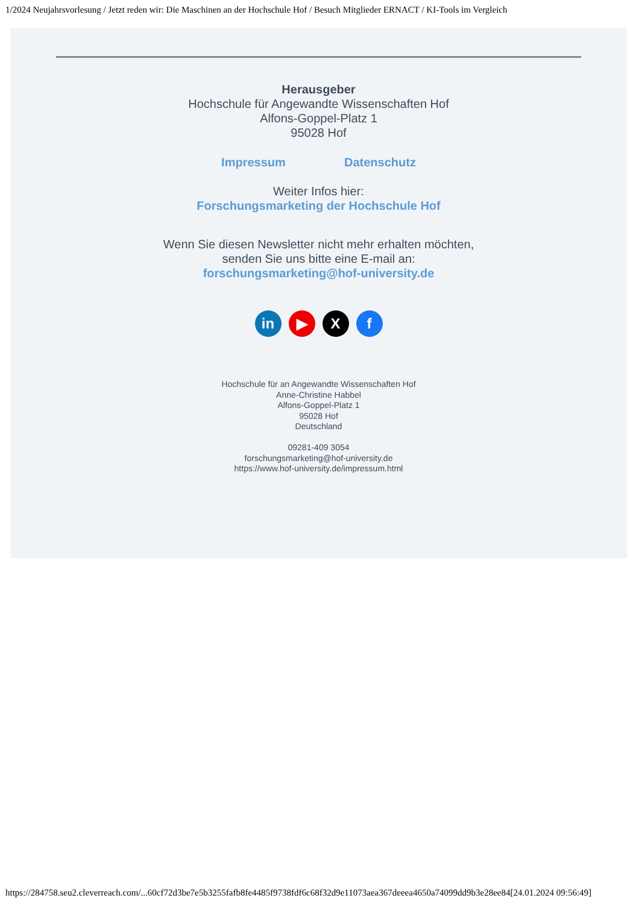1/2024 Neujahrsvorlesung / Jetzt reden wir: Die Maschinen an der Hochschule Hof / Besuch Mitglieder ERNACT / KI-Tools im Vergleich
Herausgeber
Hochschule für Angewandte Wissenschaften Hof
Alfons-Goppel-Platz 1
95028 Hof
Impressum Datenschutz
Weiter Infos hier:
Forschungsmarketing der Hochschule Hof
Wenn Sie diesen Newsletter nicht mehr erhalten möchten,
senden Sie uns bitte eine E-mail an:
forschungsmarketing@hof-university.de
in ▶ X f
Hochschule für an Angewandte Wissenschaften Hof
Anne-Christine Habbel
Alfons-Goppel-Platz 1
95028 Hof
Deutschland
09281-409 3054
forschungsmarketing@hof-university.de
https://www.hof-university.de/impressum.html
https://284758.seu2.cleverreach.com/...60cf72d3be7e5b3255fafb8fe4485f9738fdf6c68f32d9e11073aea367deeea4650a74099dd9b3e28ee84[24.01.2024 09:56:49]